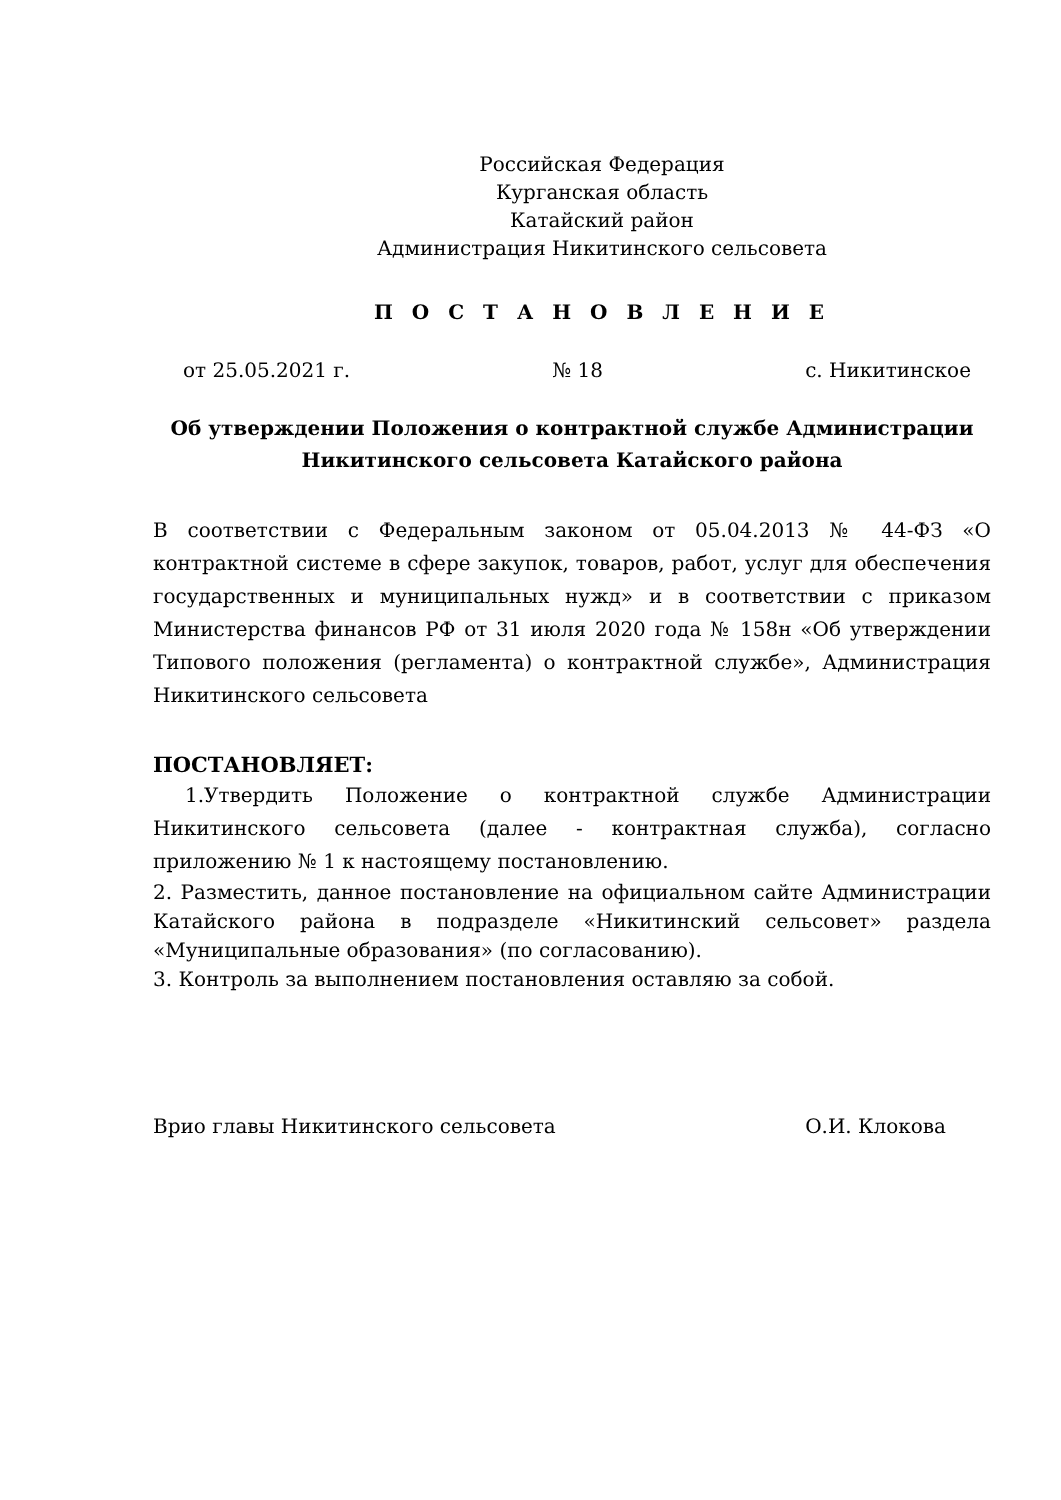Российская Федерация
Курганская область
Катайский район
Администрация Никитинского сельсовета
П О С Т А Н О В Л Е Н И Е
от 25.05.2021 г. № 18 с. Никитинское
Об утверждении Положения о контрактной службе Администрации
Никитинского сельсовета Катайского района
В соответствии с Федеральным законом от 05.04.2013 № 44-ФЗ «О контрактной системе в сфере закупок, товаров, работ, услуг для обеспечения государственных и муниципальных нужд» и в соответствии с приказом Министерства финансов РФ от 31 июля 2020 года № 158н «Об утверждении Типового положения (регламента) о контрактной службе», Администрация Никитинского сельсовета
ПОСТАНОВЛЯЕТ:
1.Утвердить Положение о контрактной службе Администрации Никитинского сельсовета (далее - контрактная служба), согласно приложению № 1 к настоящему постановлению.
2. Разместить, данное постановление на официальном сайте Администрации Катайского района в подразделе «Никитинский сельсовет» раздела «Муниципальные образования» (по согласованию).
3. Контроль за выполнением постановления оставляю за собой.
Врио главы Никитинского сельсовета О.И. Клокова